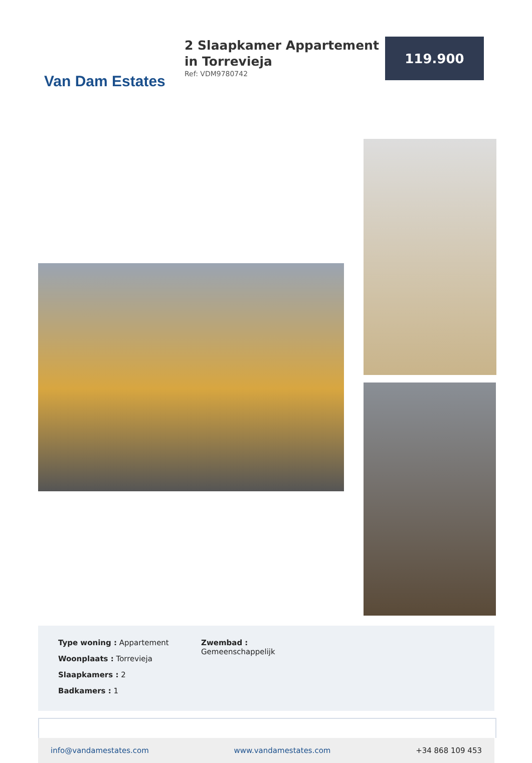Van Dam Estates
2 Slaapkamer Appartement in Torrevieja
Ref: VDM9780742
119.900
Type woning : Appartement
Woonplaats : Torrevieja
Slaapkamers : 2
Badkamers : 1
Zwembad :
Gemeenschappelijk
info@vandamestates.com www.vandamestates.com +34 868 109 453